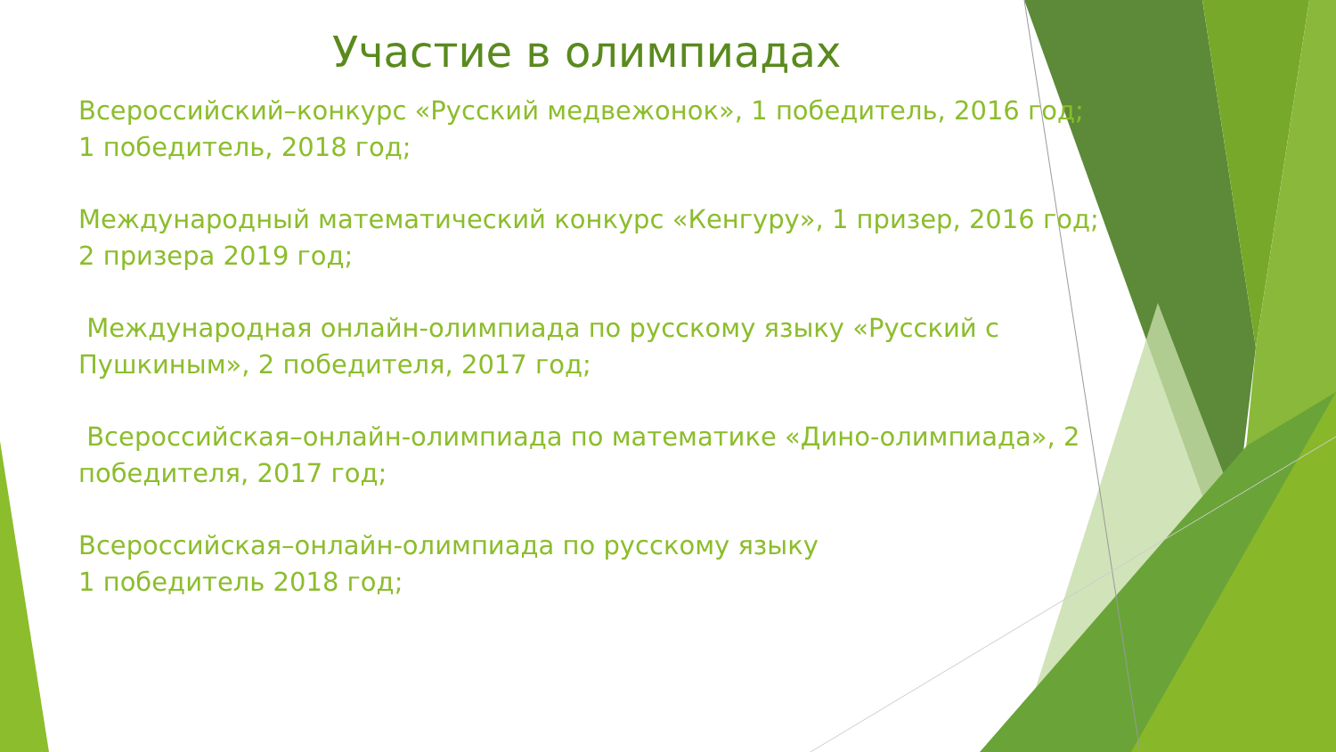Участие в олимпиадах
Всероссийский–конкурс «Русский медвежонок», 1 победитель, 2016 год; 1 победитель, 2018 год;
Международный математический конкурс «Кенгуру», 1 призер, 2016 год; 2 призера 2019 год;
Международная онлайн-олимпиада по русскому языку «Русский с Пушкиным», 2 победителя, 2017 год;
Всероссийская–онлайн-олимпиада по математике «Дино-олимпиада», 2 победителя, 2017 год;
Всероссийская–онлайн-олимпиада по русскому языку
1 победитель 2018 год;